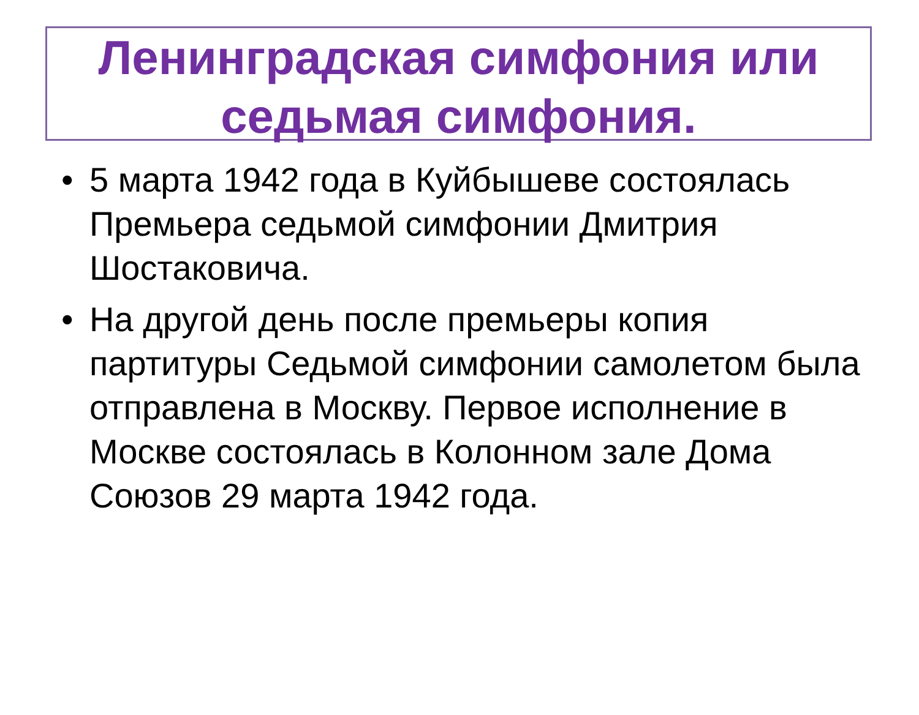Ленинградская симфония или седьмая симфония.
• 5 марта 1942 года в Куйбышеве состоялась Премьера седьмой симфонии Дмитрия Шостаковича.
• На другой день после премьеры копия партитуры Седьмой симфонии самолетом была отправлена в Москву. Первое исполнение в Москве состоялась в Колонном зале Дома Союзов 29 марта 1942 года.